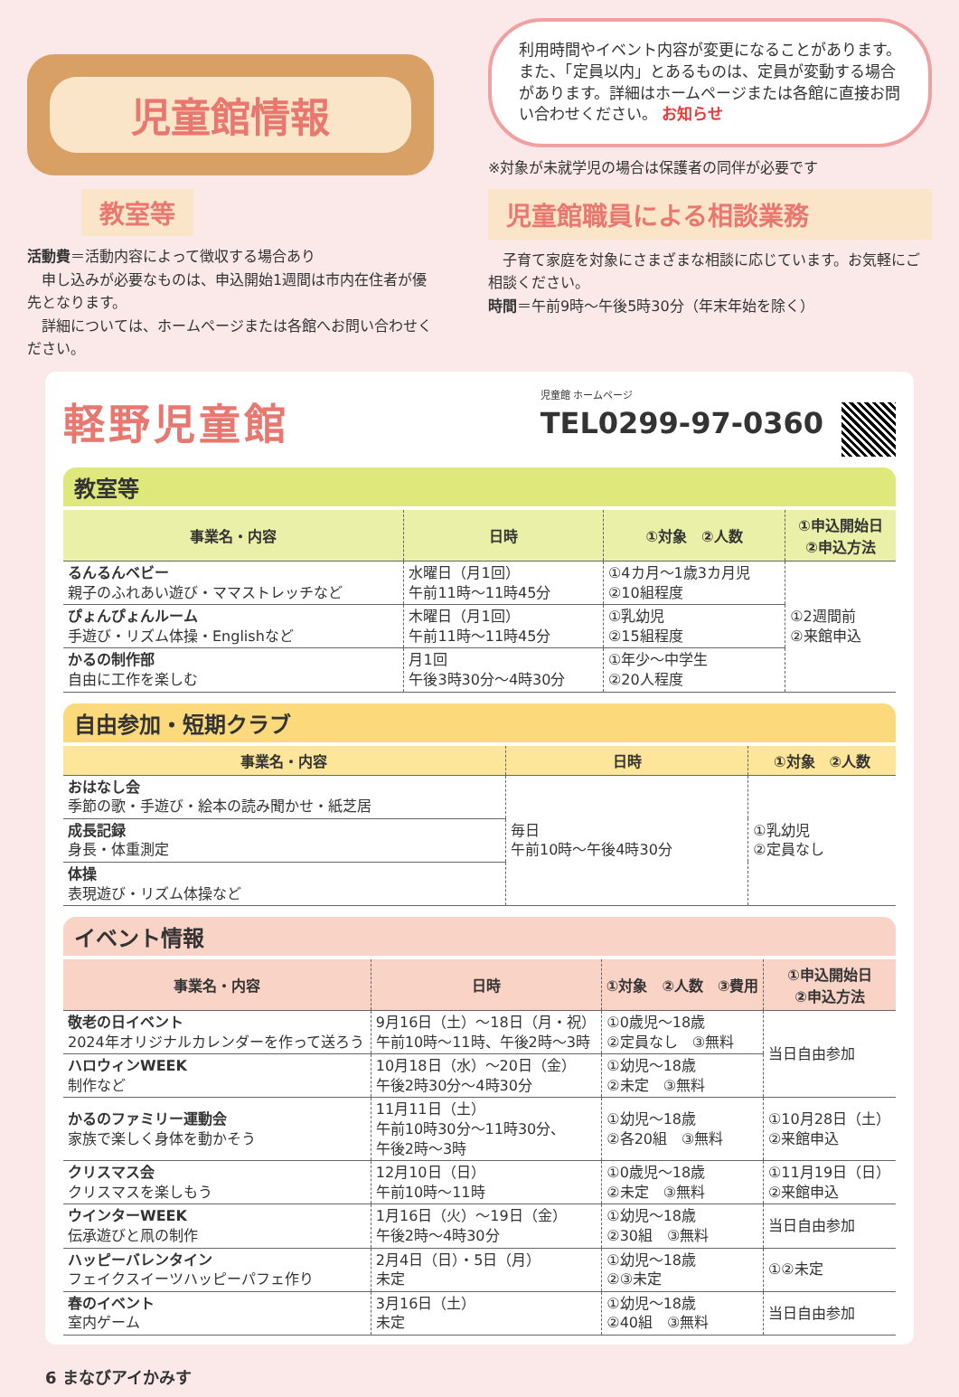児童館情報
教室等
活動費＝活動内容によって徴収する場合あり
　申し込みが必要なものは、申込開始1週間は市内在住者が優先となります。
　詳細については、ホームページまたは各館へお問い合わせください。
利用時間やイベント内容が変更になることがあります。また、「定員以内」とあるものは、定員が変動する場合があります。詳細はホームページまたは各館に直接お問い合わせください。 お知らせ
※対象が未就学児の場合は保護者の同伴が必要です
児童館職員による相談業務
　子育て家庭を対象にさまざまな相談に応じています。お気軽にご相談ください。
時間＝午前9時～午後5時30分（年末年始を除く）
軽野児童館
児童館 ホームページ
TEL0299-97-0360
教室等
| 事業名・内容 | 日時 | ①対象 ②人数 | ①申込開始日 ②申込方法 |
| --- | --- | --- | --- |
| るんるんベビー 親子のふれあい遊び・ママストレッチなど | 水曜日（月1回） 午前11時～11時45分 | ①4カ月～1歳3カ月児 ②10組程度 | ①2週間前 ②来館申込 |
| ぴょんぴょんルーム 手遊び・リズム体操・Englishなど | 木曜日（月1回） 午前11時～11時45分 | ①乳幼児 ②15組程度 | |
| かるの制作部 自由に工作を楽しむ | 月1回 午後3時30分～4時30分 | ①年少～中学生 ②20人程度 | |
自由参加・短期クラブ
| 事業名・内容 | 日時 | ①対象 ②人数 |
| --- | --- | --- |
| おはなし会 季節の歌・手遊び・絵本の読み聞かせ・紙芝居 | 毎日 午前10時～午後4時30分 | ①乳幼児 ②定員なし |
| 成長記録 身長・体重測定 | | |
| 体操 表現遊び・リズム体操など | | |
イベント情報
| 事業名・内容 | 日時 | ①対象 ②人数 ③費用 | ①申込開始日 ②申込方法 |
| --- | --- | --- | --- |
| 敬老の日イベント 2024年オリジナルカレンダーを作って送ろう | 9月16日（土）～18日（月・祝） 午前10時～11時、午後2時～3時 | ①0歳児～18歳 ②定員なし ③無料 | 当日自由参加 |
| ハロウィンWEEK 制作など | 10月18日（水）～20日（金） 午後2時30分～4時30分 | ①幼児～18歳 ②未定 ③無料 | |
| かるのファミリー運動会 家族で楽しく身体を動かそう | 11月11日（土） 午前10時30分～11時30分、 午後2時～3時 | ①幼児～18歳 ②各20組 ③無料 | ①10月28日（土） ②来館申込 |
| クリスマス会 クリスマスを楽しもう | 12月10日（日） 午前10時～11時 | ①0歳児～18歳 ②未定 ③無料 | ①11月19日（日） ②来館申込 |
| ウインターWEEK 伝承遊びと凧の制作 | 1月16日（火）～19日（金） 午後2時～4時30分 | ①幼児～18歳 ②30組 ③無料 | 当日自由参加 |
| ハッピーバレンタイン フェイクスイーツハッピーパフェ作り | 2月4日（日）・5日（月） 未定 | ①幼児～18歳 ②③未定 | ①②未定 |
| 春のイベント 室内ゲーム | 3月16日（土） 未定 | ①幼児～18歳 ②40組 ③無料 | 当日自由参加 |
6 まなびアイかみす